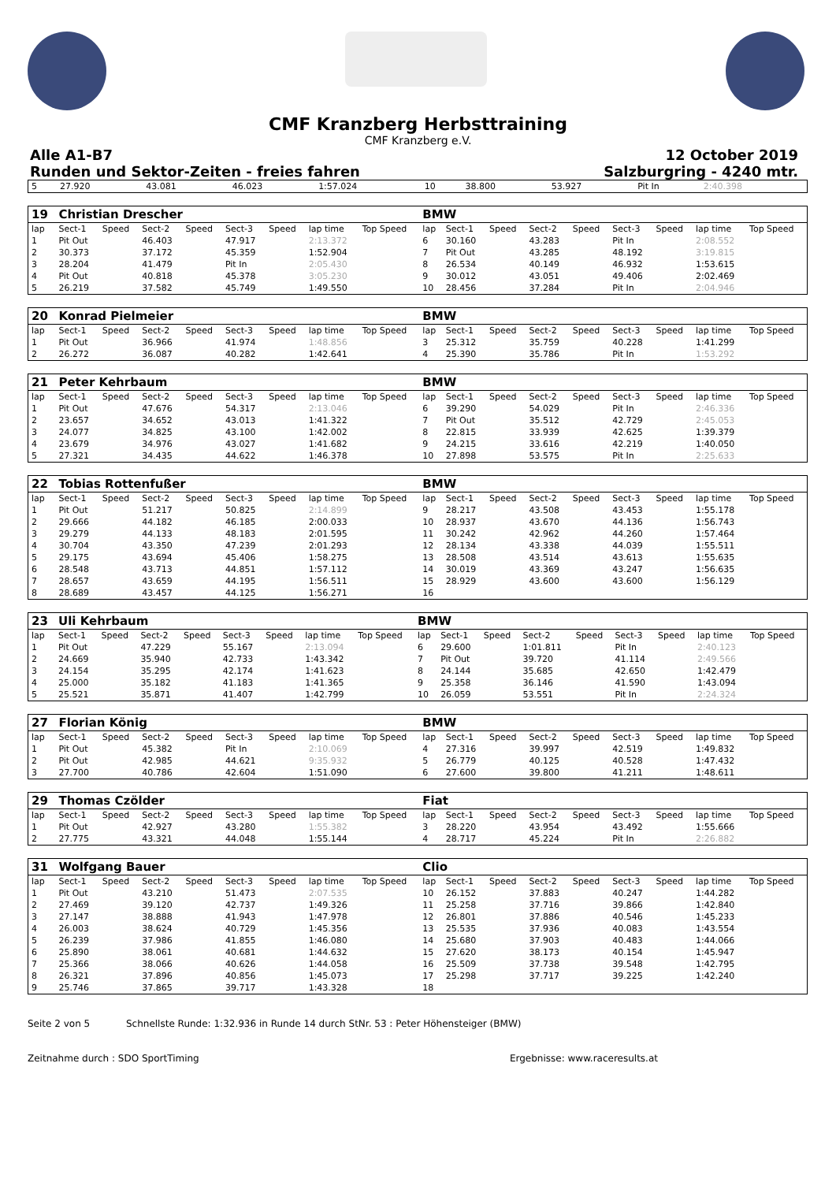CMF Kranzberg Herbsttraining
CMF Kranzberg e.V.
Alle A1-B7
Runden und Sektor-Zeiten - freies fahren
12 October 2019
Salzburgring - 4240 mtr.
| 5 | 27.920 | 43.081 | 46.023 | 1:57.024 | 10 | 38.800 | 53.927 | Pit In | 2:40.398 |
| 19 | Christian Drescher | | | | | | | | BMW | | | | | | | | |
| lap | Sect-1 | Speed | Sect-2 | Speed | Sect-3 | Speed | lap time | Top Speed | lap | Sect-1 | Speed | Sect-2 | Speed | Sect-3 | Speed | lap time | Top Speed |
| 1 | Pit Out | | 46.403 | | 47.917 | | 2:13.372 | | 6 | 30.160 | | 43.283 | | Pit In | | 2:08.552 | |
| 2 | 30.373 | | 37.172 | | 45.359 | | 1:52.904 | | 7 | Pit Out | | 43.285 | | 48.192 | | 3:19.815 | |
| 3 | 28.204 | | 41.479 | | Pit In | | 2:05.430 | | 8 | 26.534 | | 40.149 | | 46.932 | | 1:53.615 | |
| 4 | Pit Out | | 40.818 | | 45.378 | | 3:05.230 | | 9 | 30.012 | | 43.051 | | 49.406 | | 2:02.469 | |
| 5 | 26.219 | | 37.582 | | 45.749 | | 1:49.550 | | 10 | 28.456 | | 37.284 | | Pit In | | 2:04.946 | |
| 20 | Konrad Pielmeier | | | | | | | | BMW | | | | | | | | |
| lap | Sect-1 | Speed | Sect-2 | Speed | Sect-3 | Speed | lap time | Top Speed | lap | Sect-1 | Speed | Sect-2 | Speed | Sect-3 | Speed | lap time | Top Speed |
| 1 | Pit Out | | 36.966 | | 41.974 | | 1:48.856 | | 3 | 25.312 | | 35.759 | | 40.228 | | 1:41.299 | |
| 2 | 26.272 | | 36.087 | | 40.282 | | 1:42.641 | | 4 | 25.390 | | 35.786 | | Pit In | | 1:53.292 | |
| 21 | Peter Kehrbaum | | | | | | | | BMW | | | | | | | | |
| lap | Sect-1 | Speed | Sect-2 | Speed | Sect-3 | Speed | lap time | Top Speed | lap | Sect-1 | Speed | Sect-2 | Speed | Sect-3 | Speed | lap time | Top Speed |
| 1 | Pit Out | | 47.676 | | 54.317 | | 2:13.046 | | 6 | 39.290 | | 54.029 | | Pit In | | 2:46.336 | |
| 2 | 23.657 | | 34.652 | | 43.013 | | 1:41.322 | | 7 | Pit Out | | 35.512 | | 42.729 | | 2:45.053 | |
| 3 | 24.077 | | 34.825 | | 43.100 | | 1:42.002 | | 8 | 22.815 | | 33.939 | | 42.625 | | 1:39.379 | |
| 4 | 23.679 | | 34.976 | | 43.027 | | 1:41.682 | | 9 | 24.215 | | 33.616 | | 42.219 | | 1:40.050 | |
| 5 | 27.321 | | 34.435 | | 44.622 | | 1:46.378 | | 10 | 27.898 | | 53.575 | | Pit In | | 2:25.633 | |
| 22 | Tobias Rottenfußer | | | | | | | | BMW | | | | | | | | |
| lap | Sect-1 | Speed | Sect-2 | Speed | Sect-3 | Speed | lap time | Top Speed | lap | Sect-1 | Speed | Sect-2 | Speed | Sect-3 | Speed | lap time | Top Speed |
| 1 | Pit Out | | 51.217 | | 50.825 | | 2:14.899 | | 9 | 28.217 | | 43.508 | | 43.453 | | 1:55.178 | |
| 2 | 29.666 | | 44.182 | | 46.185 | | 2:00.033 | | 10 | 28.937 | | 43.670 | | 44.136 | | 1:56.743 | |
| 3 | 29.279 | | 44.133 | | 48.183 | | 2:01.595 | | 11 | 30.242 | | 42.962 | | 44.260 | | 1:57.464 | |
| 4 | 30.704 | | 43.350 | | 47.239 | | 2:01.293 | | 12 | 28.134 | | 43.338 | | 44.039 | | 1:55.511 | |
| 5 | 29.175 | | 43.694 | | 45.406 | | 1:58.275 | | 13 | 28.508 | | 43.514 | | 43.613 | | 1:55.635 | |
| 6 | 28.548 | | 43.713 | | 44.851 | | 1:57.112 | | 14 | 30.019 | | 43.369 | | 43.247 | | 1:56.635 | |
| 7 | 28.657 | | 43.659 | | 44.195 | | 1:56.511 | | 15 | 28.929 | | 43.600 | | 43.600 | | 1:56.129 | |
| 8 | 28.689 | | 43.457 | | 44.125 | | 1:56.271 | | 16 | | | | | | | | |
| 23 | Uli Kehrbaum | | | | | | | | BMW | | | | | | | | |
| lap | Sect-1 | Speed | Sect-2 | Speed | Sect-3 | Speed | lap time | Top Speed | lap | Sect-1 | Speed | Sect-2 | Speed | Sect-3 | Speed | lap time | Top Speed |
| 1 | Pit Out | | 47.229 | | 55.167 | | 2:13.094 | | 6 | 29.600 | | 1:01.811 | | Pit In | | 2:40.123 | |
| 2 | 24.669 | | 35.940 | | 42.733 | | 1:43.342 | | 7 | Pit Out | | 39.720 | | 41.114 | | 2:49.566 | |
| 3 | 24.154 | | 35.295 | | 42.174 | | 1:41.623 | | 8 | 24.144 | | 35.685 | | 42.650 | | 1:42.479 | |
| 4 | 25.000 | | 35.182 | | 41.183 | | 1:41.365 | | 9 | 25.358 | | 36.146 | | 41.590 | | 1:43.094 | |
| 5 | 25.521 | | 35.871 | | 41.407 | | 1:42.799 | | 10 | 26.059 | | 53.551 | | Pit In | | 2:24.324 | |
| 27 | Florian König | | | | | | | | BMW | | | | | | | | |
| lap | Sect-1 | Speed | Sect-2 | Speed | Sect-3 | Speed | lap time | Top Speed | lap | Sect-1 | Speed | Sect-2 | Speed | Sect-3 | Speed | lap time | Top Speed |
| 1 | Pit Out | | 45.382 | | Pit In | | 2:10.069 | | 4 | 27.316 | | 39.997 | | 42.519 | | 1:49.832 | |
| 2 | Pit Out | | 42.985 | | 44.621 | | 9:35.932 | | 5 | 26.779 | | 40.125 | | 40.528 | | 1:47.432 | |
| 3 | 27.700 | | 40.786 | | 42.604 | | 1:51.090 | | 6 | 27.600 | | 39.800 | | 41.211 | | 1:48.611 | |
| 29 | Thomas Czölder | | | | | | | | Fiat | | | | | | | | |
| lap | Sect-1 | Speed | Sect-2 | Speed | Sect-3 | Speed | lap time | Top Speed | lap | Sect-1 | Speed | Sect-2 | Speed | Sect-3 | Speed | lap time | Top Speed |
| 1 | Pit Out | | 42.927 | | 43.280 | | 1:55.382 | | 3 | 28.220 | | 43.954 | | 43.492 | | 1:55.666 | |
| 2 | 27.775 | | 43.321 | | 44.048 | | 1:55.144 | | 4 | 28.717 | | 45.224 | | Pit In | | 2:26.882 | |
| 31 | Wolfgang Bauer | | | | | | | | Clio | | | | | | | | |
| lap | Sect-1 | Speed | Sect-2 | Speed | Sect-3 | Speed | lap time | Top Speed | lap | Sect-1 | Speed | Sect-2 | Speed | Sect-3 | Speed | lap time | Top Speed |
| 1 | Pit Out | | 43.210 | | 51.473 | | 2:07.535 | | 10 | 26.152 | | 37.883 | | 40.247 | | 1:44.282 | |
| 2 | 27.469 | | 39.120 | | 42.737 | | 1:49.326 | | 11 | 25.258 | | 37.716 | | 39.866 | | 1:42.840 | |
| 3 | 27.147 | | 38.888 | | 41.943 | | 1:47.978 | | 12 | 26.801 | | 37.886 | | 40.546 | | 1:45.233 | |
| 4 | 26.003 | | 38.624 | | 40.729 | | 1:45.356 | | 13 | 25.535 | | 37.936 | | 40.083 | | 1:43.554 | |
| 5 | 26.239 | | 37.986 | | 41.855 | | 1:46.080 | | 14 | 25.680 | | 37.903 | | 40.483 | | 1:44.066 | |
| 6 | 25.890 | | 38.061 | | 40.681 | | 1:44.632 | | 15 | 27.620 | | 38.173 | | 40.154 | | 1:45.947 | |
| 7 | 25.366 | | 38.066 | | 40.626 | | 1:44.058 | | 16 | 25.509 | | 37.738 | | 39.548 | | 1:42.795 | |
| 8 | 26.321 | | 37.896 | | 40.856 | | 1:45.073 | | 17 | 25.298 | | 37.717 | | 39.225 | | 1:42.240 | |
| 9 | 25.746 | | 37.865 | | 39.717 | | 1:43.328 | | 18 | | | | | | | | |
Seite 2 von 5 Schnellste Runde: 1:32.936 in Runde 14 durch StNr. 53 : Peter Höhensteiger (BMW)
Zeitnahme durch : SDO SportTiming Ergebnisse: www.raceresults.at